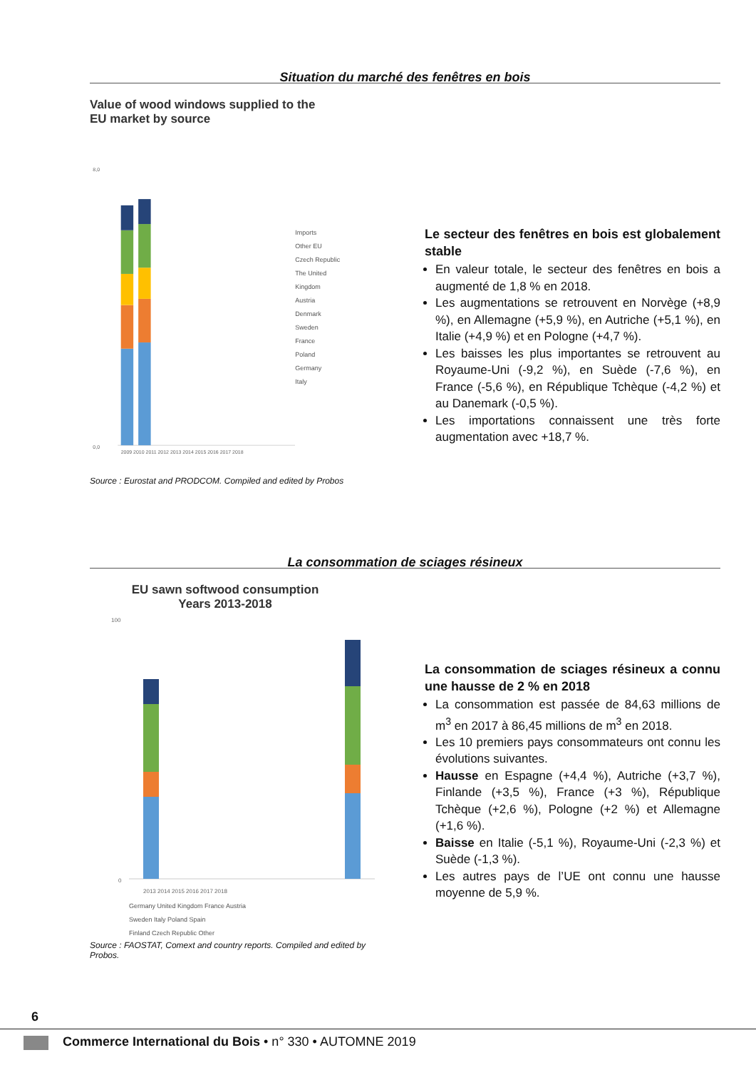Situation du marché des fenêtres en bois
Value of wood windows supplied to the
EU market by source
8,0
0,0
2009 2010 2011 2012 2013 2014 2015 2016 2017 2018
Imports
Other EU
Czech Republic
The United Kingdom
Austria
Denmark
Sweden
France
Poland
Germany
Italy
Source : Eurostat and PRODCOM. Compiled and edited by Probos
Le secteur des fenêtres en bois est globalement stable
En valeur totale, le secteur des fenêtres en bois a augmenté de 1,8 % en 2018.
Les augmentations se retrouvent en Norvège (+8,9 %), en Allemagne (+5,9 %), en Autriche (+5,1 %), en Italie (+4,9 %) et en Pologne (+4,7 %).
Les baisses les plus importantes se retrouvent au Royaume-Uni (-9,2 %), en Suède (-7,6 %), en France (-5,6 %), en République Tchèque (-4,2 %) et au Danemark (-0,5 %).
Les importations connaissent une très forte augmentation avec +18,7 %.
La consommation de sciages résineux
EU sawn softwood consumption
Years 2013-2018
100
0
2013 2014 2015 2016 2017 2018
Germany United Kingdom France Austria
Sweden Italy Poland Spain
Finland Czech Republic Other
Source : FAOSTAT, Comext and country reports. Compiled and edited by Probos.
La consommation de sciages résineux a connu une hausse de 2 % en 2018
La consommation est passée de 84,63 millions de m<sup>3</sup> en 2017 à 86,45 millions de m<sup>3</sup> en 2018.
Les 10 premiers pays consommateurs ont connu les évolutions suivantes.
Hausse en Espagne (+4,4 %), Autriche (+3,7 %), Finlande (+3,5 %), France (+3 %), République Tchèque (+2,6 %), Pologne (+2 %) et Allemagne (+1,6 %).
Baisse en Italie (-5,1 %), Royaume-Uni (-2,3 %) et Suède (-1,3 %).
Les autres pays de l’UE ont connu une hausse moyenne de 5,9 %.
6
Commerce International du Bois • n° 330 • AUTOMNE 2019